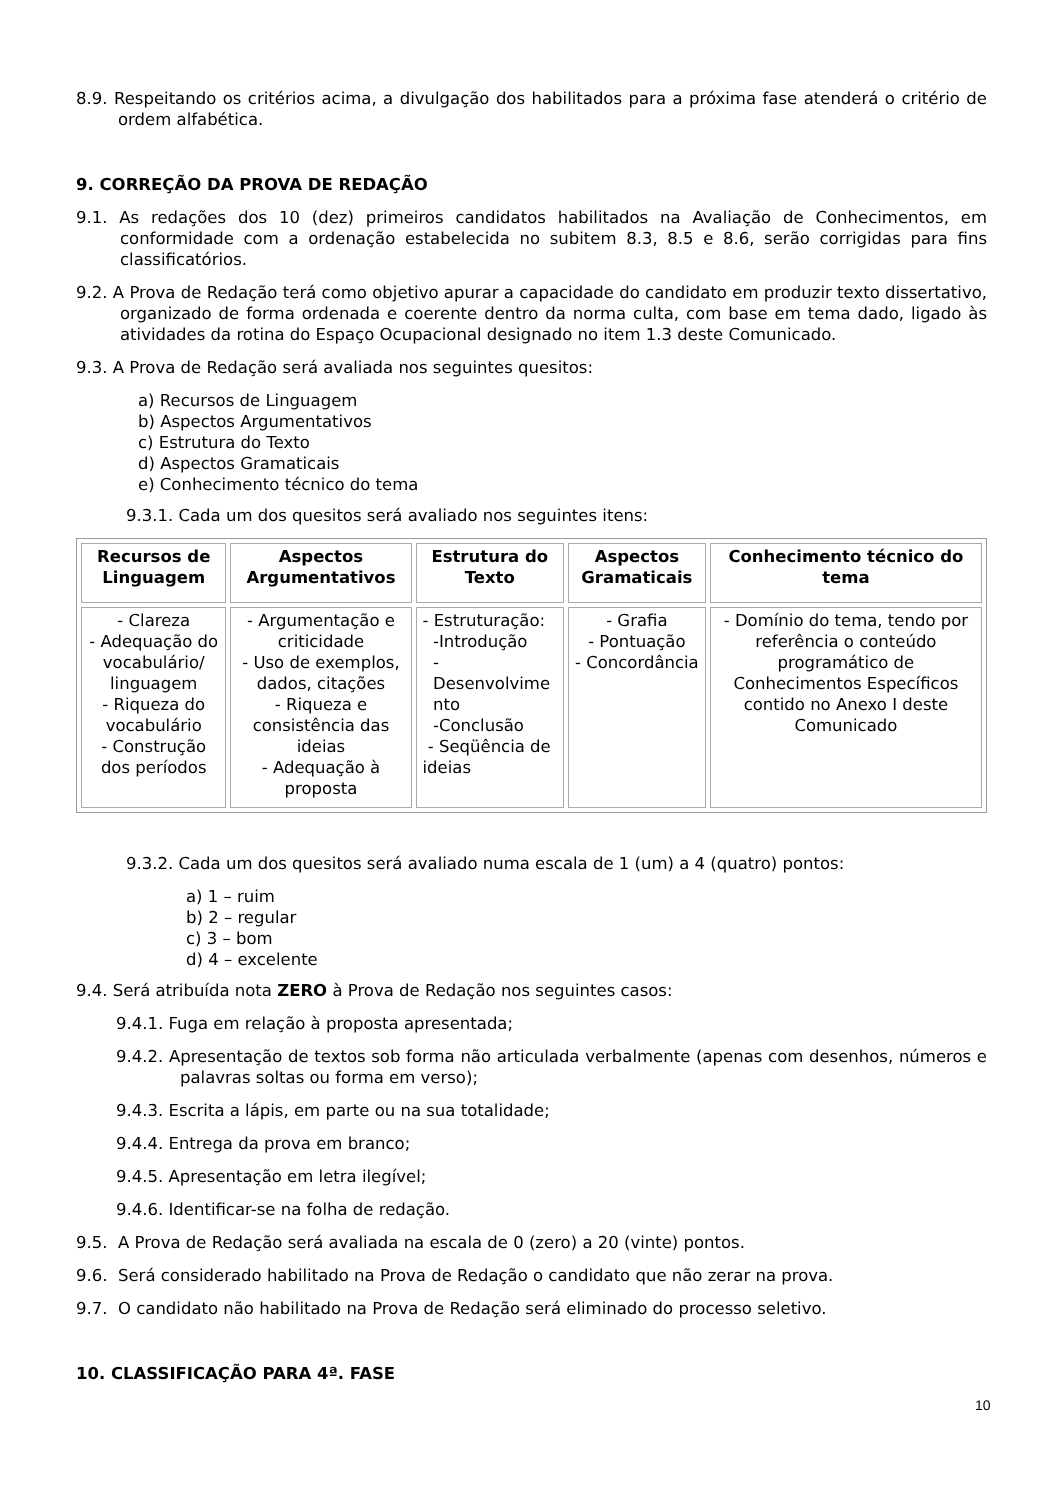8.9. Respeitando os critérios acima, a divulgação dos habilitados para a próxima fase atenderá o critério de ordem alfabética.
9. CORREÇÃO DA PROVA DE REDAÇÃO
9.1. As redações dos 10 (dez) primeiros candidatos habilitados na Avaliação de Conhecimentos, em conformidade com a ordenação estabelecida no subitem 8.3, 8.5 e 8.6, serão corrigidas para fins classificatórios.
9.2. A Prova de Redação terá como objetivo apurar a capacidade do candidato em produzir texto dissertativo, organizado de forma ordenada e coerente dentro da norma culta, com base em tema dado, ligado às atividades da rotina do Espaço Ocupacional designado no item 1.3 deste Comunicado.
9.3. A Prova de Redação será avaliada nos seguintes quesitos:
a) Recursos de Linguagem
b) Aspectos Argumentativos
c) Estrutura do Texto
d) Aspectos Gramaticais
e) Conhecimento técnico do tema
9.3.1. Cada um dos quesitos será avaliado nos seguintes itens:
| Recursos de Linguagem | Aspectos Argumentativos | Estrutura do Texto | Aspectos Gramaticais | Conhecimento técnico do tema |
| --- | --- | --- | --- | --- |
| - Clareza - Adequação do vocabulário/ linguagem - Riqueza do vocabulário - Construção dos períodos | - Argumentação e criticidade - Uso de exemplos, dados, citações - Riqueza e consistência das ideias - Adequação à proposta | - Estruturação: -Introdução - Desenvolvime nto -Conclusão - Seqüência de ideias | - Grafia - Pontuação - Concordância | - Domínio do tema, tendo por referência o conteúdo programático de Conhecimentos Específicos contido no Anexo I deste Comunicado |
9.3.2. Cada um dos quesitos será avaliado numa escala de 1 (um) a 4 (quatro) pontos:
a) 1 – ruim
b) 2 – regular
c) 3 – bom
d) 4 – excelente
9.4. Será atribuída nota ZERO à Prova de Redação nos seguintes casos:
9.4.1. Fuga em relação à proposta apresentada;
9.4.2. Apresentação de textos sob forma não articulada verbalmente (apenas com desenhos, números e palavras soltas ou forma em verso);
9.4.3. Escrita a lápis, em parte ou na sua totalidade;
9.4.4. Entrega da prova em branco;
9.4.5. Apresentação em letra ilegível;
9.4.6. Identificar-se na folha de redação.
9.5. A Prova de Redação será avaliada na escala de 0 (zero) a 20 (vinte) pontos.
9.6. Será considerado habilitado na Prova de Redação o candidato que não zerar na prova.
9.7. O candidato não habilitado na Prova de Redação será eliminado do processo seletivo.
10. CLASSIFICAÇÃO PARA 4ª. FASE
10